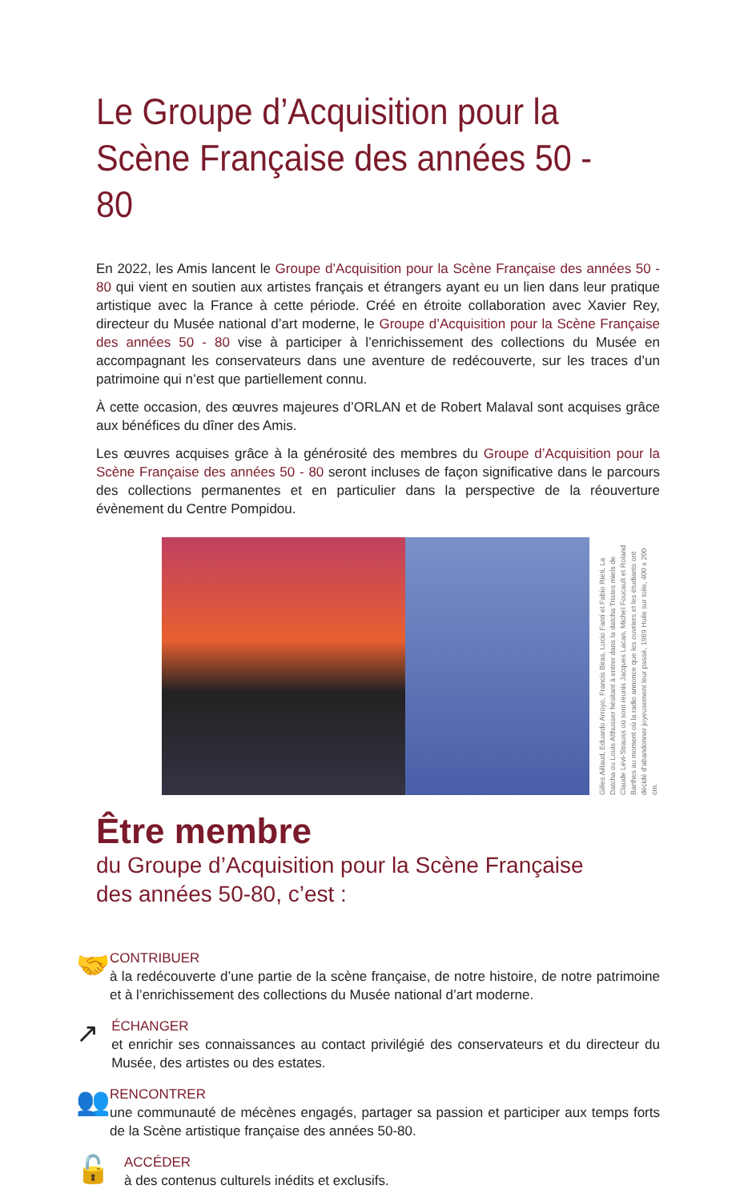Le Groupe d’Acquisition pour la
Scène Française des années 50 - 80
En 2022, les Amis lancent le Groupe d’Acquisition pour la Scène Française des années 50 - 80 qui vient en soutien aux artistes français et étrangers ayant eu un lien dans leur pratique artistique avec la France à cette période. Créé en étroite collaboration avec Xavier Rey, directeur du Musée national d’art moderne, le Groupe d’Acquisition pour la Scène Française des années 50 - 80 vise à participer à l’enrichissement des collections du Musée en accompagnant les conservateurs dans une aventure de redécouverte, sur les traces d’un patrimoine qui n’est que partiellement connu.
À cette occasion, des œuvres majeures d’ORLAN et de Robert Malaval sont acquises grâce aux bénéfices du dîner des Amis.
Les œuvres acquises grâce à la générosité des membres du Groupe d’Acquisition pour la Scène Française des années 50 - 80 seront incluses de façon significative dans le parcours des collections permanentes et en particulier dans la perspective de la réouverture évènement du Centre Pompidou.
Gilles Aillaud, Eduardo Arroyo, Francis Biras, Lucio Fanti et Fabio Rieti, La Datcha ou Louis Althusser hésitant à entrer dans la datcha Tristes miels de Claude Lévi-Strauss où sont réunis Jacques Lacan, Michel Foucault et Roland Barthes au moment où la radio annonce que les ouvriers et les étudiants ont décidé d’abandonner joyeusement leur passé, 1969 Huile sur toile, 400 x 200 cm.
Être membre
du Groupe d’Acquisition pour la Scène Française
des années 50-80, c’est :
🤝
CONTRIBUER
à la redécouverte d’une partie de la scène française, de notre histoire, de notre patrimoine et à l’enrichissement des collections du Musée national d’art moderne.
↗
ÉCHANGER
et enrichir ses connaissances au contact privilégié des conservateurs et du directeur du Musée, des artistes ou des estates.
👥
RENCONTRER
une communauté de mécènes engagés, partager sa passion et participer aux temps forts de la Scène artistique française des années 50-80.
🔓
ACCÉDER
à des contenus culturels inédits et exclusifs.